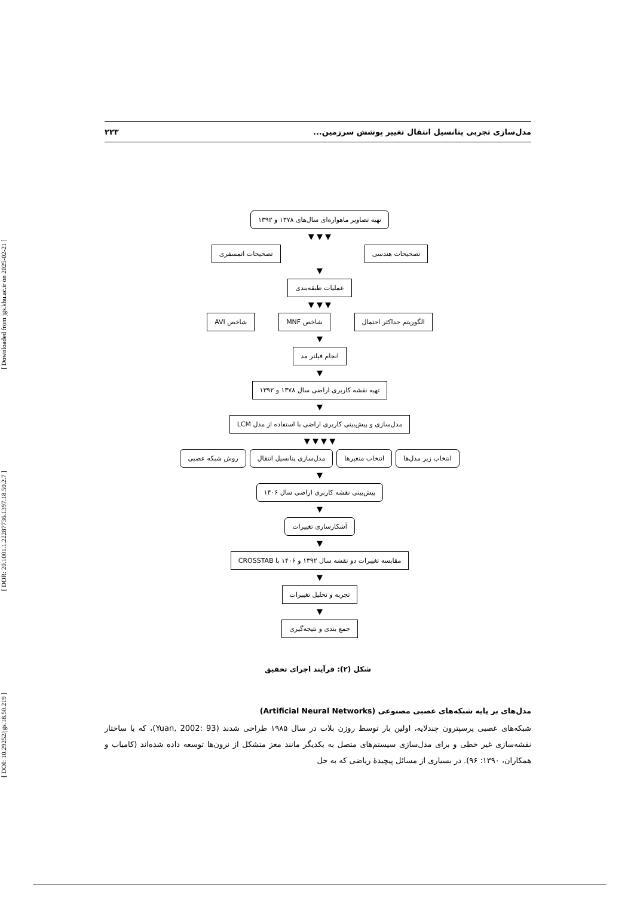[ Downloaded from jgs.khu.ac.ir on 2025-02-21 ]
[ DOR: 20.1001.1.22287736.1397.18.50.2.7 ]
[ DOI: 10.29252/jgs.18.50.219 ]
مدل‌سازی تجربی پتانسیل انتقال تغییر پوشش سرزمین... ۲۲۳
تهیه تصاویر ماهواره‌ای سال‌های ۱۳۷۸ و ۱۳۹۲
▼ ▼ ▼
تصحیحات هندسی تصحیحات اتمسفری
▼
عملیات طبقه‌بندی
▼ ▼ ▼
الگوریتم حداکثر احتمال شاخص MNF شاخص AVI
▼
انجام فیلتر مد
▼
تهیه نقشه کاربری اراضی سال ۱۳۷۸ و ۱۳۹۲
▼
مدل‌سازی و پیش‌بینی کاربری اراضی با استفاده از مدل LCM
▼ ▼ ▼ ▼
انتخاب زیر مدل‌ها انتخاب متغیرها مدل‌سازی پتانسیل انتقال روش شبکه عصبی
▼
پیش‌بینی نقشه کاربری اراضی سال ۱۴۰۶
▼
آشکارسازی تغییرات
▼
مقایسه تغییرات دو نقشه سال ۱۳۹۲ و ۱۴۰۶ با CROSSTAB
▼
تجزیه و تحلیل تغییرات
▼
جمع بندی و نتیجه‌گیری
شکل (۲): فرآیند اجرای تحقیق
مدل‌های بر پایه شبکه‌های عصبی مصنوعی (Artificial Neural Networks)
شبکه‌های عصبی پرسپترون چندلایه، اولین بار توسط روزن بلات در سال ۱۹۸۵ طراحی شدند (Yuan, 2002: 93)، که با ساختار نقشه‌سازی غیر خطی و برای مدل‌سازی سیستم‌های متصل به یکدیگر مانند مغز متشکل از نرون‌ها توسعه داده شده‌اند (کامیاب و همکاران، ۱۳۹۰: ۹۶). در بسیاری از مسائل پیچیدهٔ ریاضی که به حل